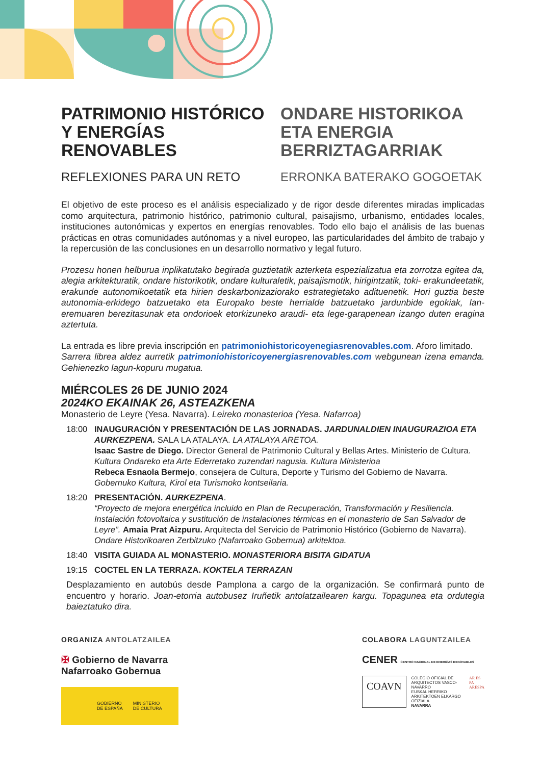PATRIMONIO HISTÓRICO Y ENERGÍAS RENOVABLES
REFLEXIONES PARA UN RETO
ONDARE HISTORIKOA ETA ENERGIA BERRIZTAGARRIAK
ERRONKA BATERAKO GOGOETAK
El objetivo de este proceso es el análisis especializado y de rigor desde diferentes miradas implicadas como arquitectura, patrimonio histórico, patrimonio cultural, paisajismo, urbanismo, entidades locales, instituciones autonómicas y expertos en energías renovables. Todo ello bajo el análisis de las buenas prácticas en otras comunidades autónomas y a nivel europeo, las particularidades del ámbito de trabajo y la repercusión de las conclusiones en un desarrollo normativo y legal futuro.
Prozesu honen helburua inplikatutako begirada guztietatik azterketa espezializatua eta zorrotza egitea da, alegia arkitekturatik, ondare historikotik, ondare kulturaletik, paisajismotik, hirigintzatik, toki- erakundeetatik, erakunde autonomikoetatik eta hirien deskarbonizaziorako estrategietako adituenetik. Hori guztia beste autonomia-erkidego batzuetako eta Europako beste herrialde batzuetako jardunbide egokiak, lan-eremuaren berezitasunak eta ondorioek etorkizuneko araudi- eta lege-garapenean izango duten eragina aztertuta.
La entrada es libre previa inscripción en patrimoniohistoricoyenegiasrenovables.com. Aforo limitado.
Sarrera librea aldez aurretik patrimoniohistoricoyenergiasrenovables.com webgunean izena emanda. Gehienezko lagun-kopuru mugatua.
MIÉRCOLES 26 DE JUNIO 2024
2024KO EKAINAK 26, ASTEAZKENA
Monasterio de Leyre (Yesa. Navarra). Leireko monasterioa (Yesa. Nafarroa)
18:00 INAUGURACIÓN Y PRESENTACIÓN DE LAS JORNADAS. JARDUNALDIEN INAUGURAZIOA ETA AURKEZPENA. SALA LA ATALAYA. LA ATALAYA ARETOA.
Isaac Sastre de Diego. Director General de Patrimonio Cultural y Bellas Artes. Ministerio de Cultura. Kultura Ondareko eta Arte Ederretako zuzendari nagusia. Kultura Ministerioa
Rebeca Esnaola Bermejo, consejera de Cultura, Deporte y Turismo del Gobierno de Navarra. Gobernuko Kultura, Kirol eta Turismoko kontseilaria.
18:20 PRESENTACIÓN. AURKEZPENA.
“Proyecto de mejora energética incluido en Plan de Recuperación, Transformación y Resiliencia. Instalación fotovoltaica y sustitución de instalaciones térmicas en el monasterio de San Salvador de Leyre”. Amaia Prat Aizpuru. Arquitecta del Servicio de Patrimonio Histórico (Gobierno de Navarra). Ondare Historikoaren Zerbitzuko (Nafarroako Gobernua) arkitektoa.
18:40 VISITA GUIADA AL MONASTERIO. MONASTERIORA BISITA GIDATUA
19:15 COCTEL EN LA TERRAZA. KOKTELA TERRAZAN
Desplazamiento en autobús desde Pamplona a cargo de la organización. Se confirmará punto de encuentro y horario. Joan-etorria autobusez Iruñetik antolatzailearen kargu. Topagunea eta ordutegia baieztatuko dira.
ORGANIZA ANTOLATZAILEA
✠ Gobierno de Navarra
Nafarroako Gobernua
GOBIERNO
DE ESPAÑA MINISTERIO
DE CULTURA
COLABORA LAGUNTZAILEA
CENER CENTRO NACIONAL DE ENERGÍAS RENOVABLES
COAVN
COLEGIO OFICIAL DE ARQUITECTOS VASCO-NAVARRO
EUSKAL HERRIKO ARKITEKTOEN ELKARGO OFIZIALA
NAVARRA
AR ES PA
ARESPA